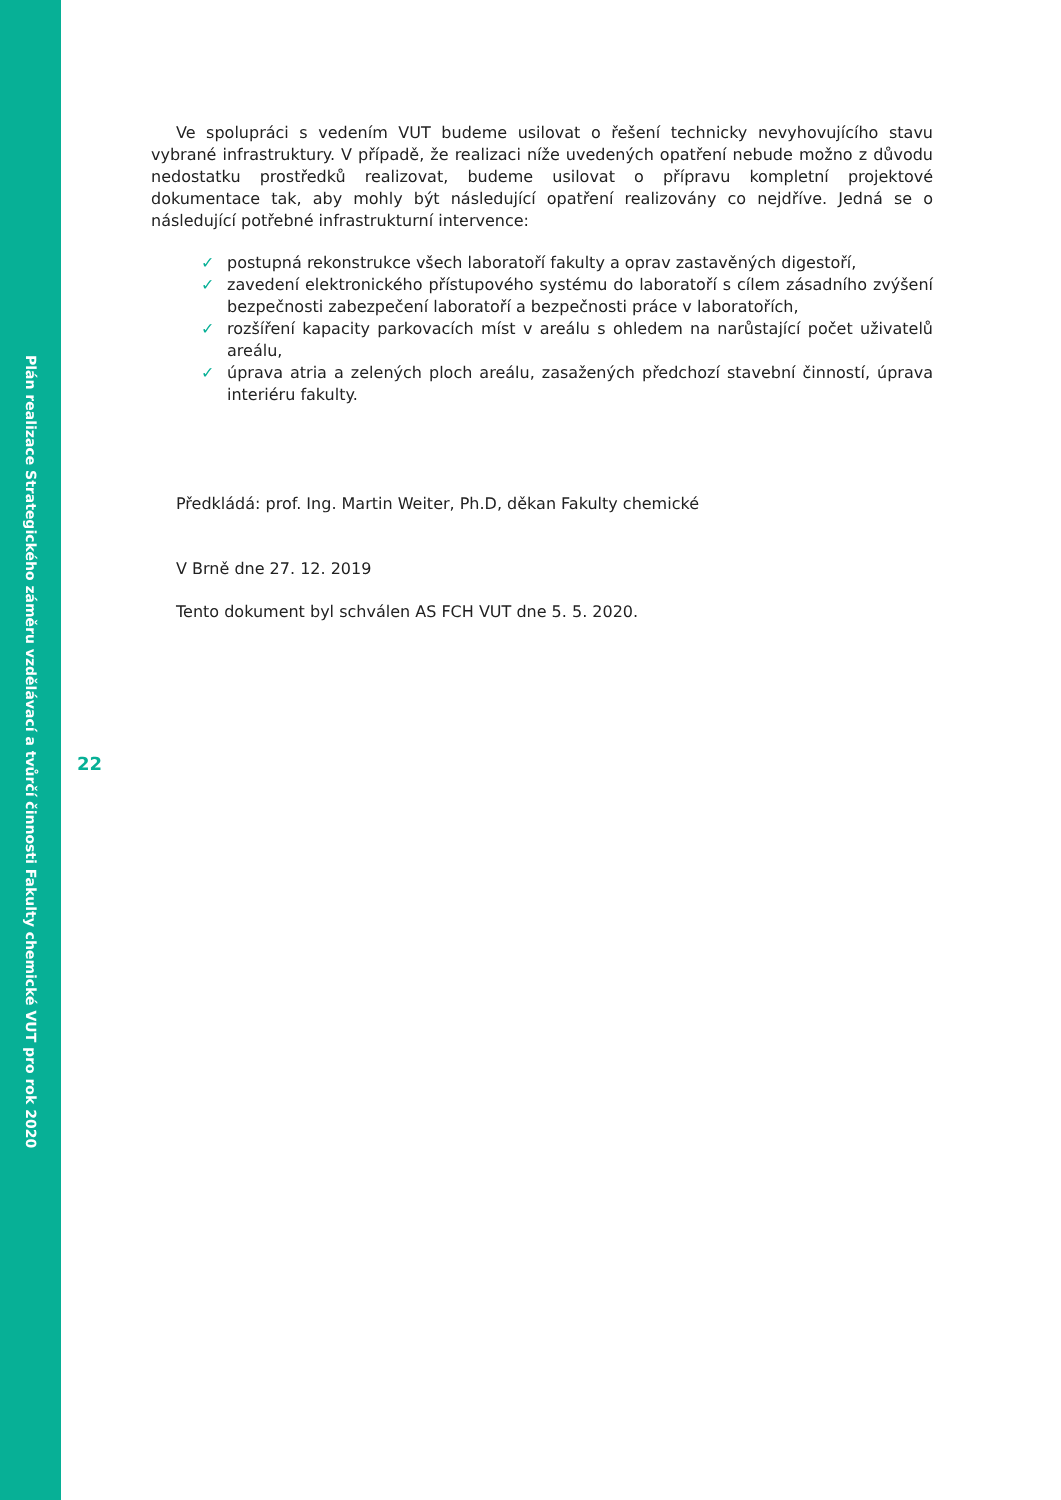Plán realizace Strategického záměru vzdělávací a tvůrčí činnosti Fakulty chemické VUT pro rok 2020
Ve spolupráci s vedením VUT budeme usilovat o řešení technicky nevyhovujícího stavu vybrané infrastruktury. V případě, že realizaci níže uvedených opatření nebude možno z důvodu nedostatku prostředků realizovat, budeme usilovat o přípravu kompletní projektové dokumentace tak, aby mohly být následující opatření realizovány co nejdříve. Jedná se o následující potřebné infrastrukturní intervence:
✓ postupná rekonstrukce všech laboratoří fakulty a oprav zastavěných digestoří,
✓ zavedení elektronického přístupového systému do laboratoří s cílem zásadního zvýšení bezpečnosti zabezpečení laboratoří a bezpečnosti práce v laboratořích,
✓ rozšíření kapacity parkovacích míst v areálu s ohledem na narůstající počet uživatelů areálu,
✓ úprava atria a zelených ploch areálu, zasažených předchozí stavební činností, úprava interiéru fakulty.
Předkládá: prof. Ing. Martin Weiter, Ph.D, děkan Fakulty chemické
V Brně dne 27. 12. 2019
Tento dokument byl schválen AS FCH VUT dne 5. 5. 2020.
22